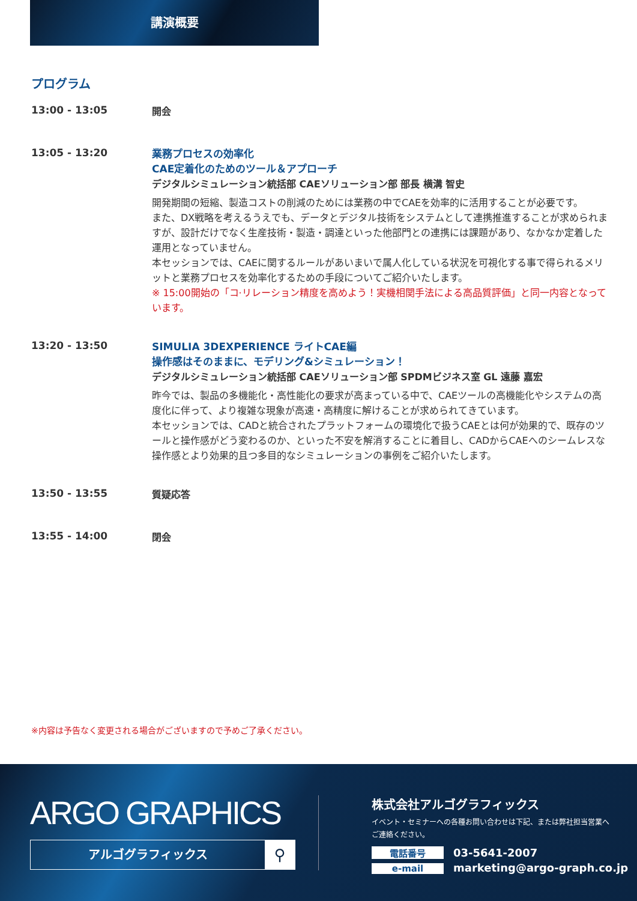講演概要
プログラム
13:00 - 13:05
開会
13:05 - 13:20
業務プロセスの効率化
CAE定着化のためのツール＆アプローチ
デジタルシミュレーション統括部 CAEソリューション部 部長 横溝 智史
開発期間の短縮、製造コストの削減のためには業務の中でCAEを効率的に活用することが必要です。
また、DX戦略を考えるうえでも、データとデジタル技術をシステムとして連携推進することが求められますが、設計だけでなく生産技術・製造・調達といった他部門との連携には課題があり、なかなか定着した運用となっていません。
本セッションでは、CAEに関するルールがあいまいで属人化している状況を可視化する事で得られるメリットと業務プロセスを効率化するための手段についてご紹介いたします。
※ 15:00開始の「コ·リレーション精度を高めよう！実機相関手法による高品質評価」と同一内容となっています。
13:20 - 13:50
SIMULIA 3DEXPERIENCE ライトCAE編
操作感はそのままに、モデリング&シミュレーション！
デジタルシミュレーション統括部 CAEソリューション部 SPDMビジネス室 GL 遠藤 嘉宏
昨今では、製品の多機能化・高性能化の要求が高まっている中で、CAEツールの高機能化やシステムの高度化に伴って、より複雑な現象が高速・高精度に解けることが求められてきています。
本セッションでは、CADと統合されたプラットフォームの環境化で扱うCAEとは何が効果的で、既存のツールと操作感がどう変わるのか、といった不安を解消することに着目し、CADからCAEへのシームレスな操作感とより効果的且つ多目的なシミュレーションの事例をご紹介いたします。
13:50 - 13:55
質疑応答
13:55 - 14:00
閉会
※内容は予告なく変更される場合がございますので予めご了承ください。
ARGO GRAPHICS
アルゴグラフィックス ⚲
株式会社アルゴグラフィックス
イベント・セミナーへの各種お問い合わせは下記、または弊社担当営業へ
ご連絡ください。
電話番号 03-5641-2007
e-mail marketing@argo-graph.co.jp